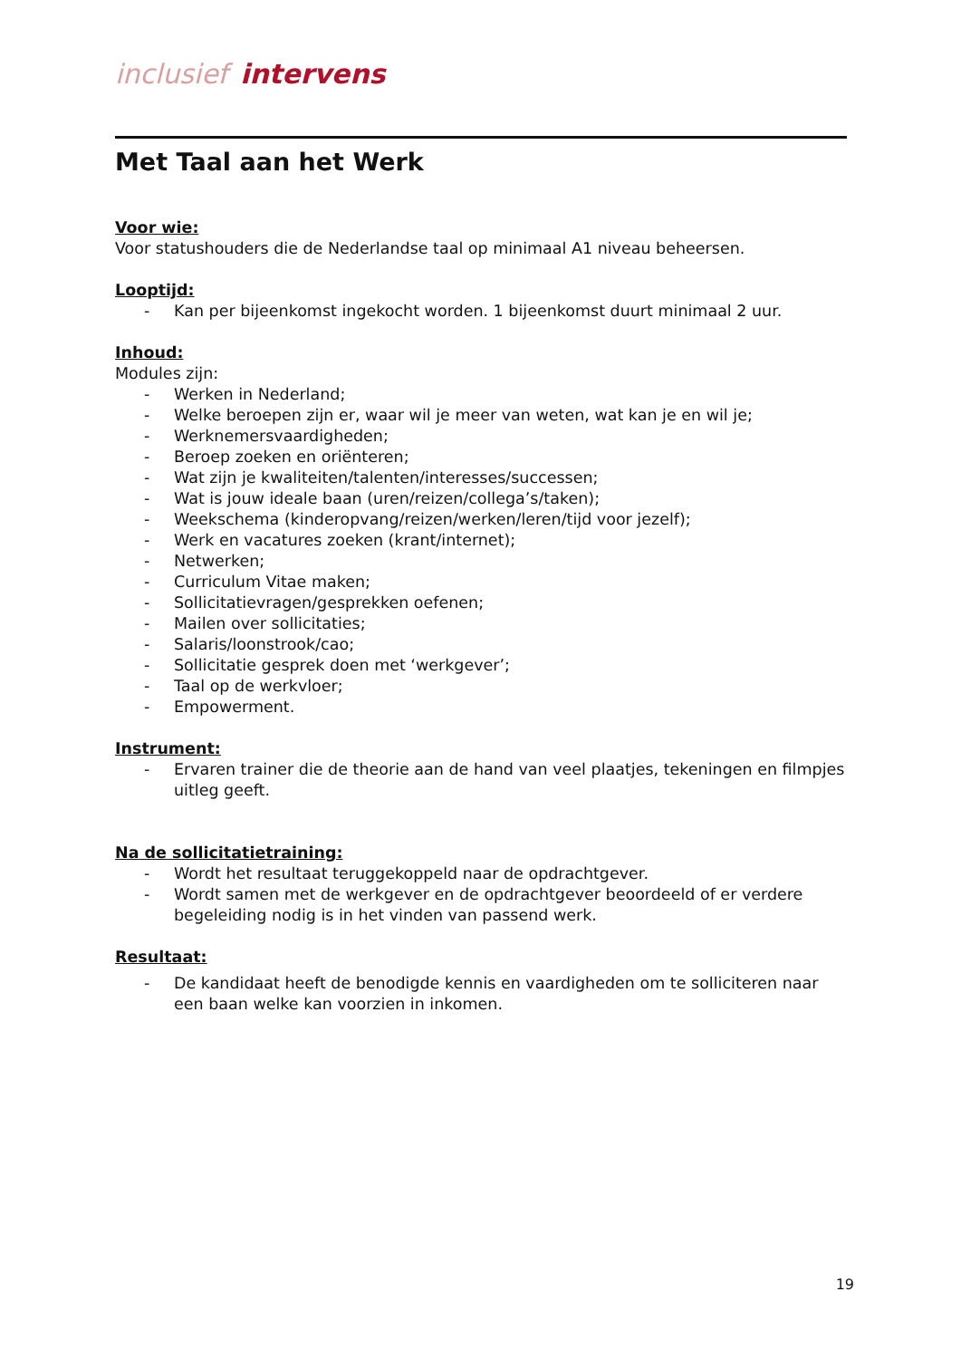inclusief intervens
Met Taal aan het Werk
Voor wie:
Voor statushouders die de Nederlandse taal op minimaal A1 niveau beheersen.
Looptijd:
- Kan per bijeenkomst ingekocht worden. 1 bijeenkomst duurt minimaal 2 uur.
Inhoud:
Modules zijn:
- Werken in Nederland;
- Welke beroepen zijn er, waar wil je meer van weten, wat kan je en wil je;
- Werknemersvaardigheden;
- Beroep zoeken en oriënteren;
- Wat zijn je kwaliteiten/talenten/interesses/successen;
- Wat is jouw ideale baan (uren/reizen/collega’s/taken);
- Weekschema (kinderopvang/reizen/werken/leren/tijd voor jezelf);
- Werk en vacatures zoeken (krant/internet);
- Netwerken;
- Curriculum Vitae maken;
- Sollicitatievragen/gesprekken oefenen;
- Mailen over sollicitaties;
- Salaris/loonstrook/cao;
- Sollicitatie gesprek doen met ‘werkgever’;
- Taal op de werkvloer;
- Empowerment.
Instrument:
- Ervaren trainer die de theorie aan de hand van veel plaatjes, tekeningen en filmpjes uitleg geeft.
Na de sollicitatietraining:
- Wordt het resultaat teruggekoppeld naar de opdrachtgever.
- Wordt samen met de werkgever en de opdrachtgever beoordeeld of er verdere begeleiding nodig is in het vinden van passend werk.
Resultaat:
- De kandidaat heeft de benodigde kennis en vaardigheden om te solliciteren naar een baan welke kan voorzien in inkomen.
19